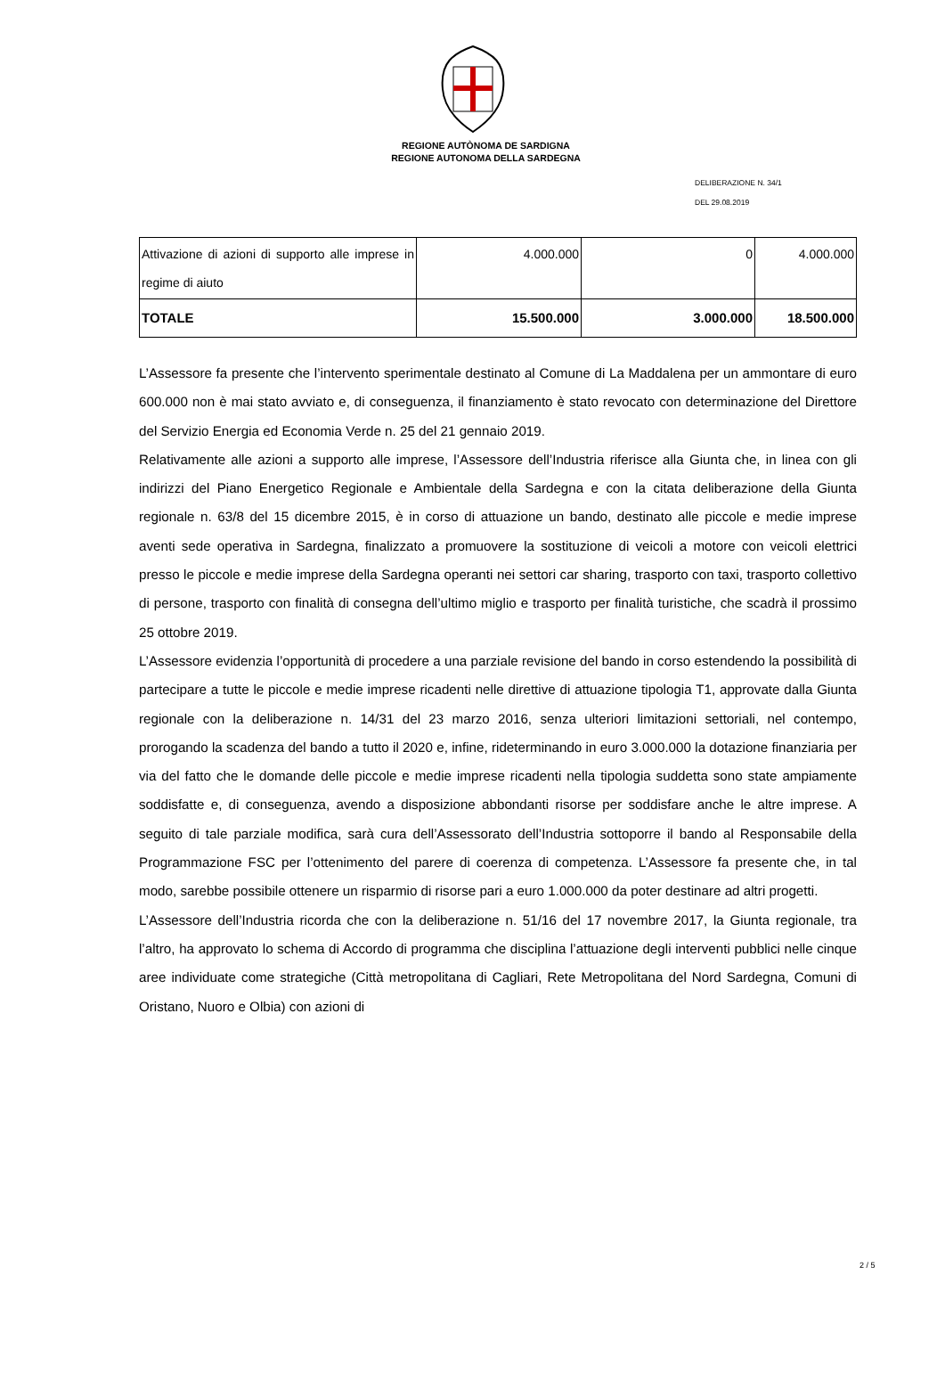REGIONE AUTÒNOMA DE SARDIGNA
REGIONE AUTONOMA DELLA SARDEGNA
DELIBERAZIONE N. 34/1
DEL 29.08.2019
| Attivazione di azioni di supporto alle imprese in regime di aiuto | 4.000.000 | 0 | 4.000.000 |
| TOTALE | 15.500.000 | 3.000.000 | 18.500.000 |
L’Assessore fa presente che l’intervento sperimentale destinato al Comune di La Maddalena per un ammontare di euro 600.000 non è mai stato avviato e, di conseguenza, il finanziamento è stato revocato con determinazione del Direttore del Servizio Energia ed Economia Verde n. 25 del 21 gennaio 2019.
Relativamente alle azioni a supporto alle imprese, l’Assessore dell’Industria riferisce alla Giunta che, in linea con gli indirizzi del Piano Energetico Regionale e Ambientale della Sardegna e con la citata deliberazione della Giunta regionale n. 63/8 del 15 dicembre 2015, è in corso di attuazione un bando, destinato alle piccole e medie imprese aventi sede operativa in Sardegna, finalizzato a promuovere la sostituzione di veicoli a motore con veicoli elettrici presso le piccole e medie imprese della Sardegna operanti nei settori car sharing, trasporto con taxi, trasporto collettivo di persone, trasporto con finalità di consegna dell’ultimo miglio e trasporto per finalità turistiche, che scadrà il prossimo 25 ottobre 2019.
L’Assessore evidenzia l’opportunità di procedere a una parziale revisione del bando in corso estendendo la possibilità di partecipare a tutte le piccole e medie imprese ricadenti nelle direttive di attuazione tipologia T1, approvate dalla Giunta regionale con la deliberazione n. 14/31 del 23 marzo 2016, senza ulteriori limitazioni settoriali, nel contempo, prorogando la scadenza del bando a tutto il 2020 e, infine, rideterminando in euro 3.000.000 la dotazione finanziaria per via del fatto che le domande delle piccole e medie imprese ricadenti nella tipologia suddetta sono state ampiamente soddisfatte e, di conseguenza, avendo a disposizione abbondanti risorse per soddisfare anche le altre imprese. A seguito di tale parziale modifica, sarà cura dell’Assessorato dell’Industria sottoporre il bando al Responsabile della Programmazione FSC per l’ottenimento del parere di coerenza di competenza. L’Assessore fa presente che, in tal modo, sarebbe possibile ottenere un risparmio di risorse pari a euro 1.000.000 da poter destinare ad altri progetti.
L’Assessore dell’Industria ricorda che con la deliberazione n. 51/16 del 17 novembre 2017, la Giunta regionale, tra l’altro, ha approvato lo schema di Accordo di programma che disciplina l’attuazione degli interventi pubblici nelle cinque aree individuate come strategiche (Città metropolitana di Cagliari, Rete Metropolitana del Nord Sardegna, Comuni di Oristano, Nuoro e Olbia) con azioni di
2 / 5